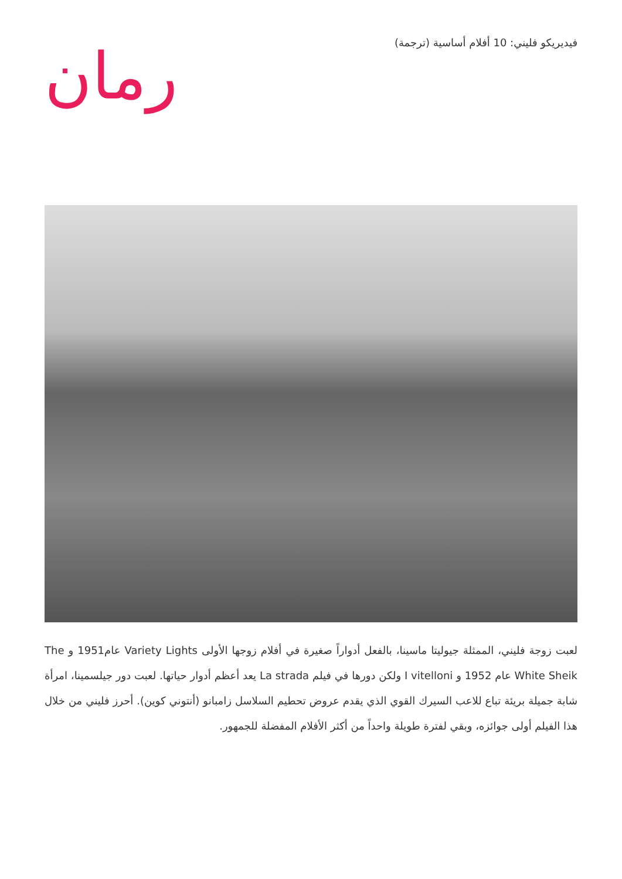رمان
فيديريكو فليني: 10 أفلام أساسية (ترجمة)
لعبت زوجة فليني، الممثلة جيوليتا ماسينا، بالفعل أدواراً صغيرة في أفلام زوجها الأولى Variety Lights عام1951 و The White Sheik عام 1952 و I vitelloni ولكن دورها في فيلم La strada يعد أعظم أدوار حياتها. لعبت دور جيلسمينا، امرأة شابة جميلة بريئة تباع للاعب السيرك القوي الذي يقدم عروض تحطيم السلاسل زامبانو (أنتوني كوين). أحرز فليني من خلال هذا الفيلم أولى جوائزه، وبقي لفترة طويلة واحداً من أكثر الأفلام المفضلة للجمهور.